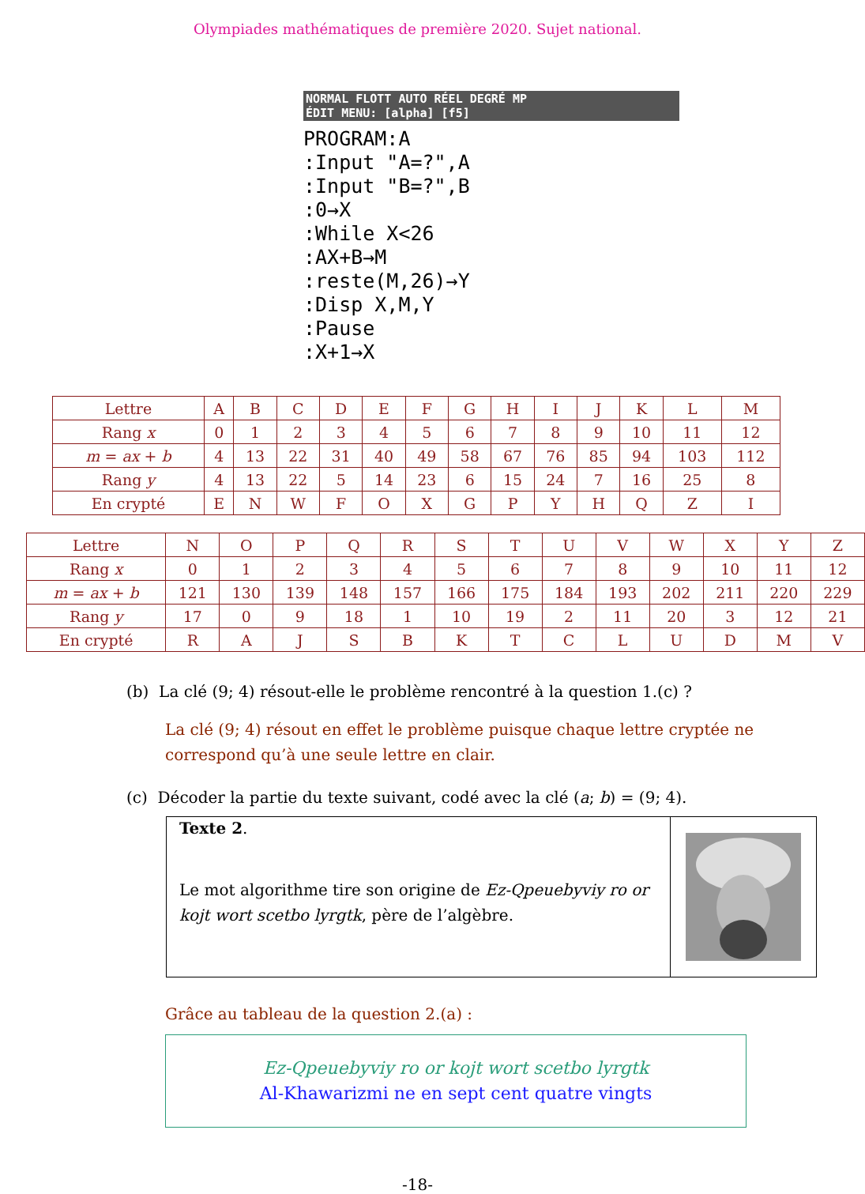Olympiades mathématiques de première 2020. Sujet national.
NORMAL FLOTT AUTO RÉEL DEGRÉ MP
ÉDIT MENU: [alpha] [f5]
PROGRAM:A
:Input "A=?",A
:Input "B=?",B
:0→X
:While X<26
:AX+B→M
:reste(M,26)→Y
:Disp X,M,Y
:Pause
:X+1→X
| Lettre | A | B | C | D | E | F | G | H | I | J | K | L | M |
| Rang x | 0 | 1 | 2 | 3 | 4 | 5 | 6 | 7 | 8 | 9 | 10 | 11 | 12 |
| m = ax + b | 4 | 13 | 22 | 31 | 40 | 49 | 58 | 67 | 76 | 85 | 94 | 103 | 112 |
| Rang y | 4 | 13 | 22 | 5 | 14 | 23 | 6 | 15 | 24 | 7 | 16 | 25 | 8 |
| En crypté | E | N | W | F | O | X | G | P | Y | H | Q | Z | I |
| Lettre | N | O | P | Q | R | S | T | U | V | W | X | Y | Z |
| Rang x | 0 | 1 | 2 | 3 | 4 | 5 | 6 | 7 | 8 | 9 | 10 | 11 | 12 |
| m = ax + b | 121 | 130 | 139 | 148 | 157 | 166 | 175 | 184 | 193 | 202 | 211 | 220 | 229 |
| Rang y | 17 | 0 | 9 | 18 | 1 | 10 | 19 | 2 | 11 | 20 | 3 | 12 | 21 |
| En crypté | R | A | J | S | B | K | T | C | L | U | D | M | V |
(b) La clé (9; 4) résout-elle le problème rencontré à la question 1.(c) ?
La clé (9; 4) résout en effet le problème puisque chaque lettre cryptée ne correspond qu’à une seule lettre en clair.
(c) Décoder la partie du texte suivant, codé avec la clé (a; b) = (9; 4).
Texte 2.
Le mot algorithme tire son origine de Ez-Qpeuebyviy ro or kojt wort scetbo lyrgtk, père de l’algèbre.
Grâce au tableau de la question 2.(a) :
Ez-Qpeuebyviy ro or kojt wort scetbo lyrgtk
Al-Khawarizmi ne en sept cent quatre vingts
-18-